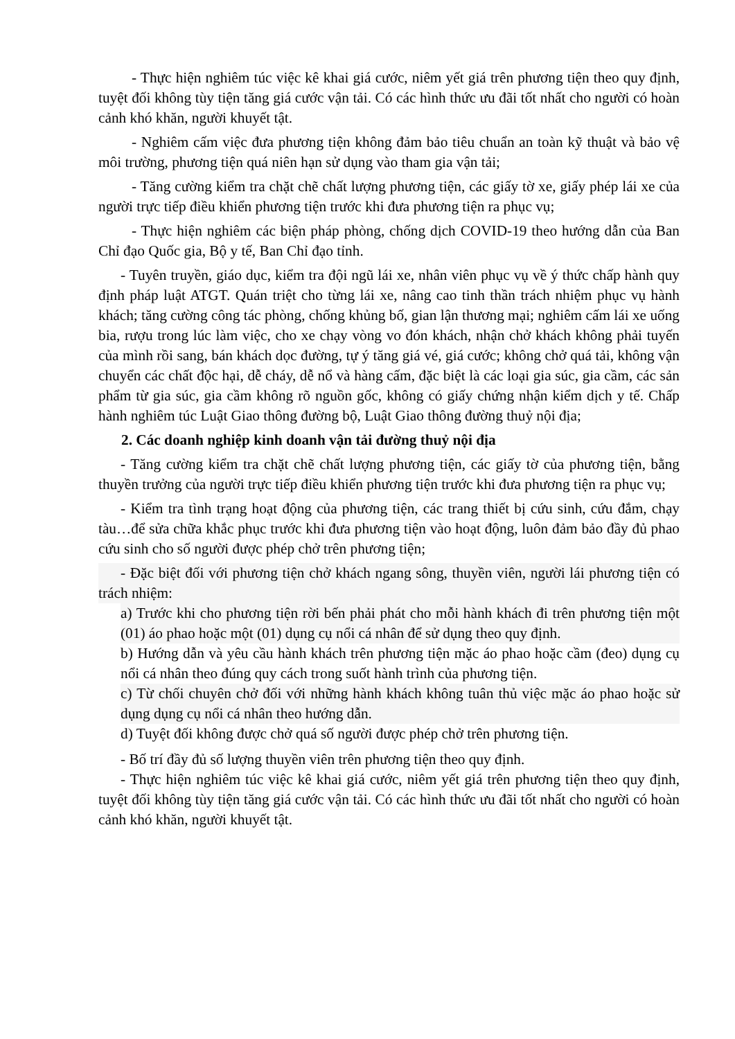- Thực hiện nghiêm túc việc kê khai giá cước, niêm yết giá trên phương tiện theo quy định, tuyệt đối không tùy tiện tăng giá cước vận tải. Có các hình thức ưu đãi tốt nhất cho người có hoàn cảnh khó khăn, người khuyết tật.
- Nghiêm cấm việc đưa phương tiện không đảm bảo tiêu chuẩn an toàn kỹ thuật và bảo vệ môi trường, phương tiện quá niên hạn sử dụng vào tham gia vận tải;
- Tăng cường kiểm tra chặt chẽ chất lượng phương tiện, các giấy tờ xe, giấy phép lái xe của người trực tiếp điều khiển phương tiện trước khi đưa phương tiện ra phục vụ;
- Thực hiện nghiêm các biện pháp phòng, chống dịch COVID-19 theo hướng dẫn của Ban Chỉ đạo Quốc gia, Bộ y tế, Ban Chỉ đạo tỉnh.
- Tuyên truyền, giáo dục, kiểm tra đội ngũ lái xe, nhân viên phục vụ về ý thức chấp hành quy định pháp luật ATGT. Quán triệt cho từng lái xe, nâng cao tinh thần trách nhiệm phục vụ hành khách; tăng cường công tác phòng, chống khủng bố, gian lận thương mại; nghiêm cấm lái xe uống bia, rượu trong lúc làm việc, cho xe chạy vòng vo đón khách, nhận chở khách không phải tuyến của mình rồi sang, bán khách dọc đường, tự ý tăng giá vé, giá cước; không chở quá tải, không vận chuyển các chất độc hại, dễ cháy, dễ nổ và hàng cấm, đặc biệt là các loại gia súc, gia cầm, các sản phẩm từ gia súc, gia cầm không rõ nguồn gốc, không có giấy chứng nhận kiểm dịch y tế. Chấp hành nghiêm túc Luật Giao thông đường bộ, Luật Giao thông đường thuỷ nội địa;
2. Các doanh nghiệp kinh doanh vận tải đường thuỷ nội địa
- Tăng cường kiểm tra chặt chẽ chất lượng phương tiện, các giấy tờ của phương tiện, bằng thuyền trưởng của người trực tiếp điều khiển phương tiện trước khi đưa phương tiện ra phục vụ;
- Kiểm tra tình trạng hoạt động của phương tiện, các trang thiết bị cứu sinh, cứu đắm, chạy tàu…để sửa chữa khắc phục trước khi đưa phương tiện vào hoạt động, luôn đảm bảo đầy đủ phao cứu sinh cho số người được phép chở trên phương tiện;
- Đặc biệt đối với phương tiện chở khách ngang sông, thuyền viên, người lái phương tiện có trách nhiệm:
a) Trước khi cho phương tiện rời bến phải phát cho mỗi hành khách đi trên phương tiện một (01) áo phao hoặc một (01) dụng cụ nổi cá nhân để sử dụng theo quy định.
b) Hướng dẫn và yêu cầu hành khách trên phương tiện mặc áo phao hoặc cầm (đeo) dụng cụ nổi cá nhân theo đúng quy cách trong suốt hành trình của phương tiện.
c) Từ chối chuyên chở đối với những hành khách không tuân thủ việc mặc áo phao hoặc sử dụng dụng cụ nổi cá nhân theo hướng dẫn.
d) Tuyệt đối không được chở quá số người được phép chở trên phương tiện.
- Bố trí đầy đủ số lượng thuyền viên trên phương tiện theo quy định.
- Thực hiện nghiêm túc việc kê khai giá cước, niêm yết giá trên phương tiện theo quy định, tuyệt đối không tùy tiện tăng giá cước vận tải. Có các hình thức ưu đãi tốt nhất cho người có hoàn cảnh khó khăn, người khuyết tật.